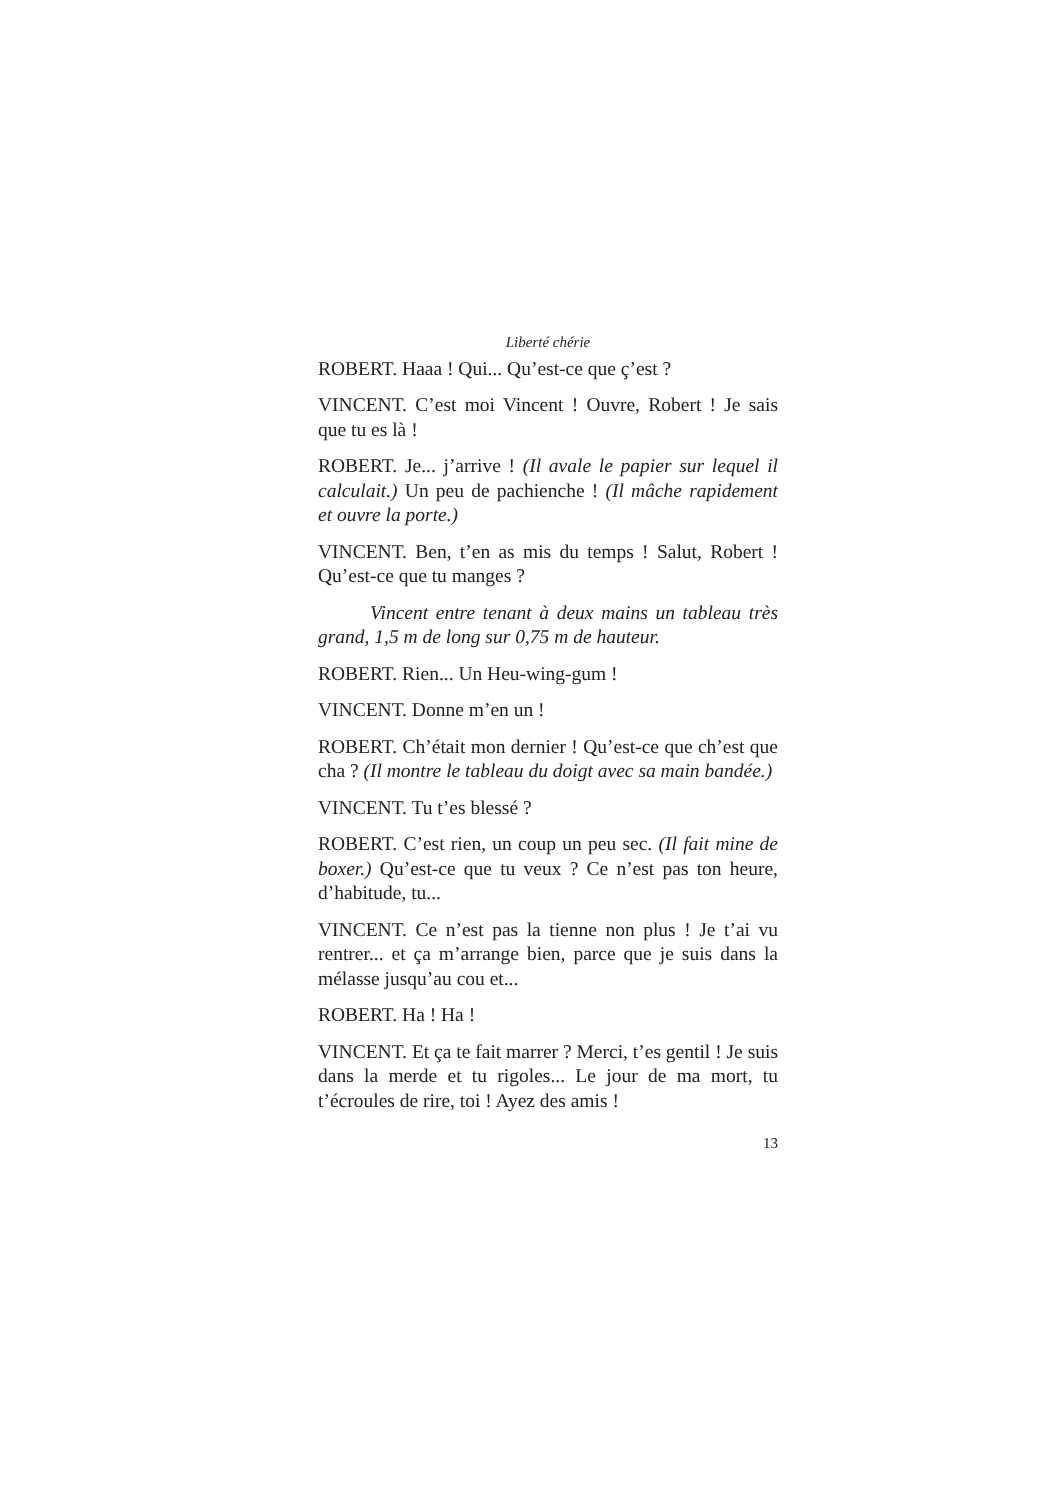Liberté chérie
ROBERT. Haaa ! Qui... Qu’est-ce que ç’est ?
VINCENT. C’est moi Vincent ! Ouvre, Robert ! Je sais que tu es là !
ROBERT. Je... j’arrive ! (Il avale le papier sur lequel il calculait.) Un peu de pachienche ! (Il mâche rapidement et ouvre la porte.)
VINCENT. Ben, t’en as mis du temps ! Salut, Robert ! Qu’est-ce que tu manges ?
Vincent entre tenant à deux mains un tableau très grand, 1,5 m de long sur 0,75 m de hauteur.
ROBERT. Rien... Un Heu-wing-gum !
VINCENT. Donne m’en un !
ROBERT. Ch’était mon dernier ! Qu’est-ce que ch’est que cha ? (Il montre le tableau du doigt avec sa main bandée.)
VINCENT. Tu t’es blessé ?
ROBERT. C’est rien, un coup un peu sec. (Il fait mine de boxer.) Qu’est-ce que tu veux ? Ce n’est pas ton heure, d’habitude, tu...
VINCENT. Ce n’est pas la tienne non plus ! Je t’ai vu rentrer... et ça m’arrange bien, parce que je suis dans la mélasse jusqu’au cou et...
ROBERT. Ha ! Ha !
VINCENT. Et ça te fait marrer ? Merci, t’es gentil ! Je suis dans la merde et tu rigoles... Le jour de ma mort, tu t’écroules de rire, toi ! Ayez des amis !
13